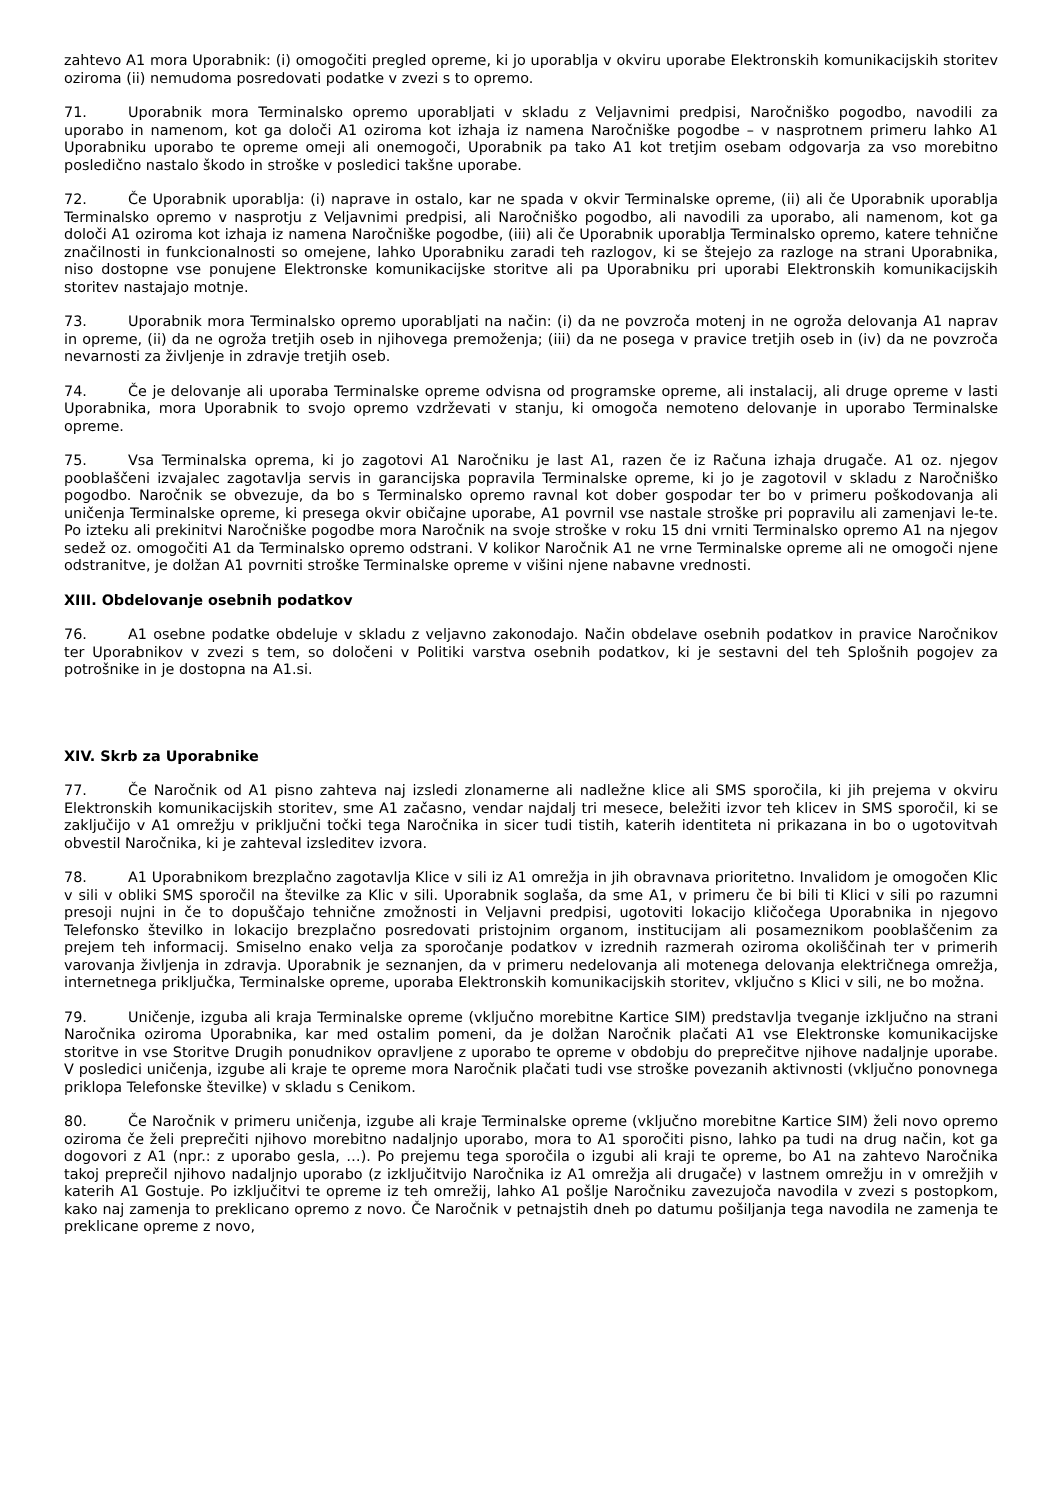zahtevo A1 mora Uporabnik: (i) omogočiti pregled opreme, ki jo uporablja v okviru uporabe Elektronskih komunikacijskih storitev oziroma (ii) nemudoma posredovati podatke v zvezi s to opremo.
71. Uporabnik mora Terminalsko opremo uporabljati v skladu z Veljavnimi predpisi, Naročniško pogodbo, navodili za uporabo in namenom, kot ga določi A1 oziroma kot izhaja iz namena Naročniške pogodbe – v nasprotnem primeru lahko A1 Uporabniku uporabo te opreme omeji ali onemogoči, Uporabnik pa tako A1 kot tretjim osebam odgovarja za vso morebitno posledično nastalo škodo in stroške v posledici takšne uporabe.
72. Če Uporabnik uporablja: (i) naprave in ostalo, kar ne spada v okvir Terminalske opreme, (ii) ali če Uporabnik uporablja Terminalsko opremo v nasprotju z Veljavnimi predpisi, ali Naročniško pogodbo, ali navodili za uporabo, ali namenom, kot ga določi A1 oziroma kot izhaja iz namena Naročniške pogodbe, (iii) ali če Uporabnik uporablja Terminalsko opremo, katere tehnične značilnosti in funkcionalnosti so omejene, lahko Uporabniku zaradi teh razlogov, ki se štejejo za razloge na strani Uporabnika, niso dostopne vse ponujene Elektronske komunikacijske storitve ali pa Uporabniku pri uporabi Elektronskih komunikacijskih storitev nastajajo motnje.
73. Uporabnik mora Terminalsko opremo uporabljati na način: (i) da ne povzroča motenj in ne ogroža delovanja A1 naprav in opreme, (ii) da ne ogroža tretjih oseb in njihovega premoženja; (iii) da ne posega v pravice tretjih oseb in (iv) da ne povzroča nevarnosti za življenje in zdravje tretjih oseb.
74. Če je delovanje ali uporaba Terminalske opreme odvisna od programske opreme, ali instalacij, ali druge opreme v lasti Uporabnika, mora Uporabnik to svojo opremo vzdrževati v stanju, ki omogoča nemoteno delovanje in uporabo Terminalske opreme.
75. Vsa Terminalska oprema, ki jo zagotovi A1 Naročniku je last A1, razen če iz Računa izhaja drugače. A1 oz. njegov pooblaščeni izvajalec zagotavlja servis in garancijska popravila Terminalske opreme, ki jo je zagotovil v skladu z Naročniško pogodbo. Naročnik se obvezuje, da bo s Terminalsko opremo ravnal kot dober gospodar ter bo v primeru poškodovanja ali uničenja Terminalske opreme, ki presega okvir običajne uporabe, A1 povrnil vse nastale stroške pri popravilu ali zamenjavi le-te. Po izteku ali prekinitvi Naročniške pogodbe mora Naročnik na svoje stroške v roku 15 dni vrniti Terminalsko opremo A1 na njegov sedež oz. omogočiti A1 da Terminalsko opremo odstrani. V kolikor Naročnik A1 ne vrne Terminalske opreme ali ne omogoči njene odstranitve, je dolžan A1 povrniti stroške Terminalske opreme v višini njene nabavne vrednosti.
XIII. Obdelovanje osebnih podatkov
76. A1 osebne podatke obdeluje v skladu z veljavno zakonodajo. Način obdelave osebnih podatkov in pravice Naročnikov ter Uporabnikov v zvezi s tem, so določeni v Politiki varstva osebnih podatkov, ki je sestavni del teh Splošnih pogojev za potrošnike in je dostopna na A1.si.
XIV. Skrb za Uporabnike
77. Če Naročnik od A1 pisno zahteva naj izsledi zlonamerne ali nadležne klice ali SMS sporočila, ki jih prejema v okviru Elektronskih komunikacijskih storitev, sme A1 začasno, vendar najdalj tri mesece, beležiti izvor teh klicev in SMS sporočil, ki se zaključijo v A1 omrežju v priključni točki tega Naročnika in sicer tudi tistih, katerih identiteta ni prikazana in bo o ugotovitvah obvestil Naročnika, ki je zahteval izsleditev izvora.
78. A1 Uporabnikom brezplačno zagotavlja Klice v sili iz A1 omrežja in jih obravnava prioritetno. Invalidom je omogočen Klic v sili v obliki SMS sporočil na številke za Klic v sili. Uporabnik soglaša, da sme A1, v primeru če bi bili ti Klici v sili po razumni presoji nujni in če to dopuščajo tehnične zmožnosti in Veljavni predpisi, ugotoviti lokacijo kličočega Uporabnika in njegovo Telefonsko številko in lokacijo brezplačno posredovati pristojnim organom, institucijam ali posameznikom pooblaščenim za prejem teh informacij. Smiselno enako velja za sporočanje podatkov v izrednih razmerah oziroma okoliščinah ter v primerih varovanja življenja in zdravja. Uporabnik je seznanjen, da v primeru nedelovanja ali motenega delovanja električnega omrežja, internetnega priključka, Terminalske opreme, uporaba Elektronskih komunikacijskih storitev, vključno s Klici v sili, ne bo možna.
79. Uničenje, izguba ali kraja Terminalske opreme (vključno morebitne Kartice SIM) predstavlja tveganje izključno na strani Naročnika oziroma Uporabnika, kar med ostalim pomeni, da je dolžan Naročnik plačati A1 vse Elektronske komunikacijske storitve in vse Storitve Drugih ponudnikov opravljene z uporabo te opreme v obdobju do preprečitve njihove nadaljnje uporabe. V posledici uničenja, izgube ali kraje te opreme mora Naročnik plačati tudi vse stroške povezanih aktivnosti (vključno ponovnega priklopa Telefonske številke) v skladu s Cenikom.
80. Če Naročnik v primeru uničenja, izgube ali kraje Terminalske opreme (vključno morebitne Kartice SIM) želi novo opremo oziroma če želi preprečiti njihovo morebitno nadaljnjo uporabo, mora to A1 sporočiti pisno, lahko pa tudi na drug način, kot ga dogovori z A1 (npr.: z uporabo gesla, …). Po prejemu tega sporočila o izgubi ali kraji te opreme, bo A1 na zahtevo Naročnika takoj preprečil njihovo nadaljnjo uporabo (z izključitvijo Naročnika iz A1 omrežja ali drugače) v lastnem omrežju in v omrežjih v katerih A1 Gostuje. Po izključitvi te opreme iz teh omrežij, lahko A1 pošlje Naročniku zavezujoča navodila v zvezi s postopkom, kako naj zamenja to preklicano opremo z novo. Če Naročnik v petnajstih dneh po datumu pošiljanja tega navodila ne zamenja te preklicane opreme z novo,